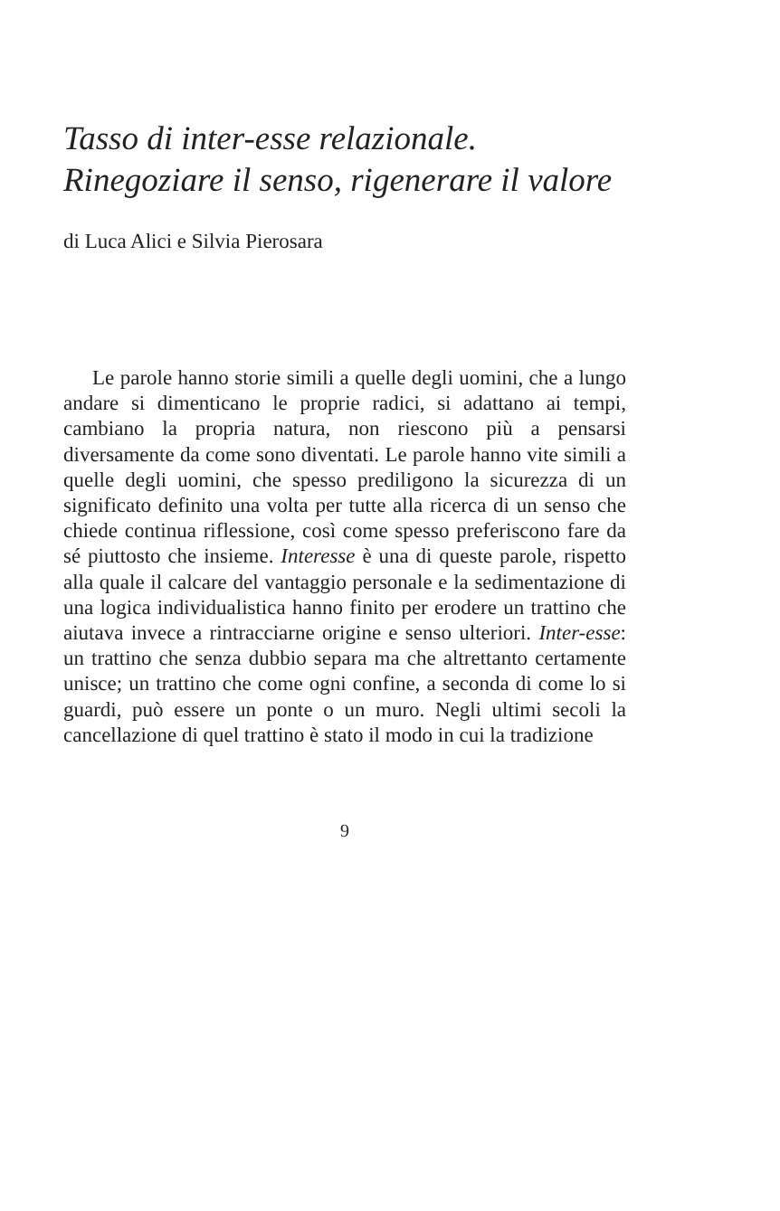Tasso di inter-esse relazionale.
Rinegoziare il senso, rigenerare il valore
di Luca Alici e Silvia Pierosara
Le parole hanno storie simili a quelle degli uomini, che a lungo andare si dimenticano le proprie radici, si adattano ai tempi, cambiano la propria natura, non riescono più a pensarsi diversamente da come sono diventati. Le parole hanno vite simili a quelle degli uomini, che spesso prediligono la sicurezza di un significato definito una volta per tutte alla ricerca di un senso che chiede continua riflessione, così come spesso preferiscono fare da sé piuttosto che insieme. Interesse è una di queste parole, rispetto alla quale il calcare del vantaggio personale e la sedimentazione di una logica individualistica hanno finito per erodere un trattino che aiutava invece a rintracciarne origine e senso ulteriori. Inter-esse: un trattino che senza dubbio separa ma che altrettanto certamente unisce; un trattino che come ogni confine, a seconda di come lo si guardi, può essere un ponte o un muro. Negli ultimi secoli la cancellazione di quel trattino è stato il modo in cui la tradizione
9